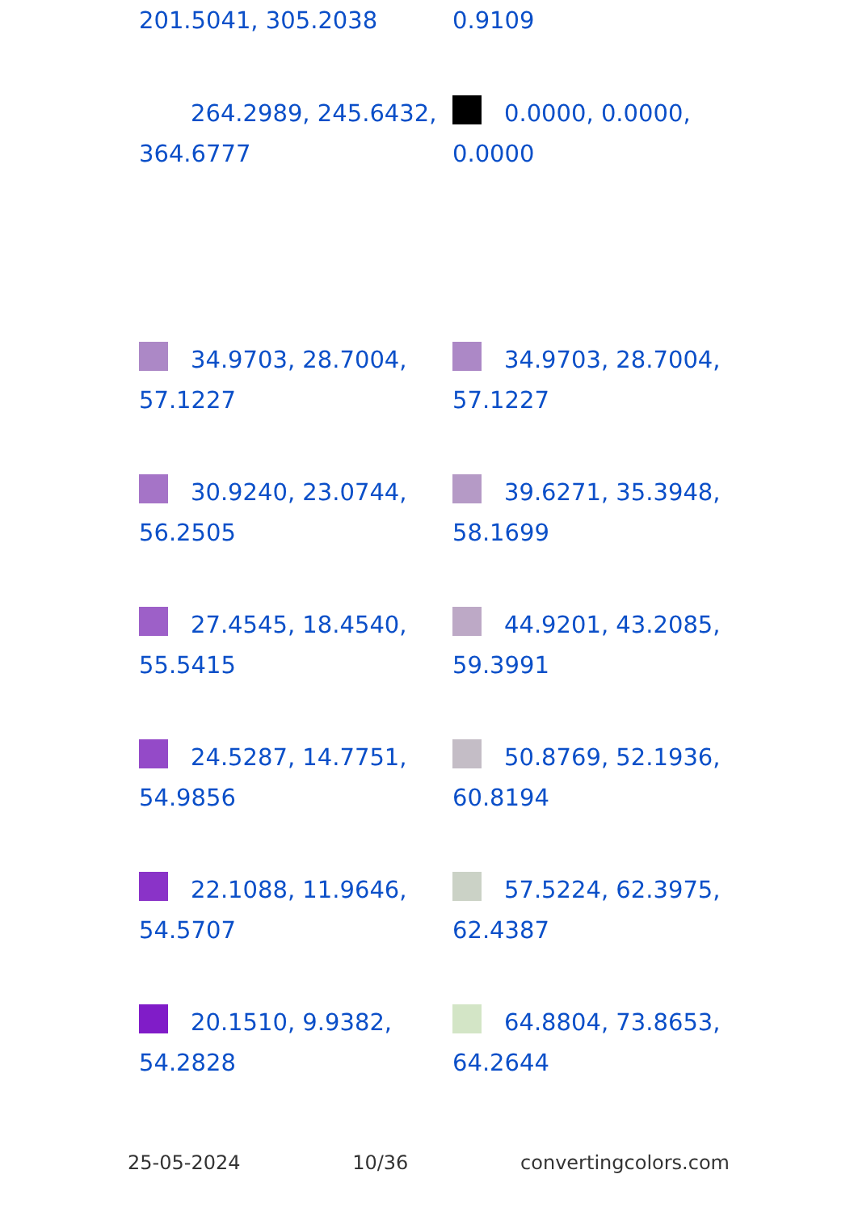201.5041, 305.2038 0.9109
264.2989, 245.6432, 364.6777
0.0000, 0.0000, 0.0000
34.9703, 28.7004, 57.1227
34.9703, 28.7004, 57.1227
30.9240, 23.0744, 56.2505
39.6271, 35.3948, 58.1699
27.4545, 18.4540, 55.5415
44.9201, 43.2085, 59.3991
24.5287, 14.7751, 54.9856
50.8769, 52.1936, 60.8194
22.1088, 11.9646, 54.5707
57.5224, 62.3975, 62.4387
20.1510, 9.9382, 54.2828
64.8804, 73.8653, 64.2644
25-05-2024 10/36 convertingcolors.com